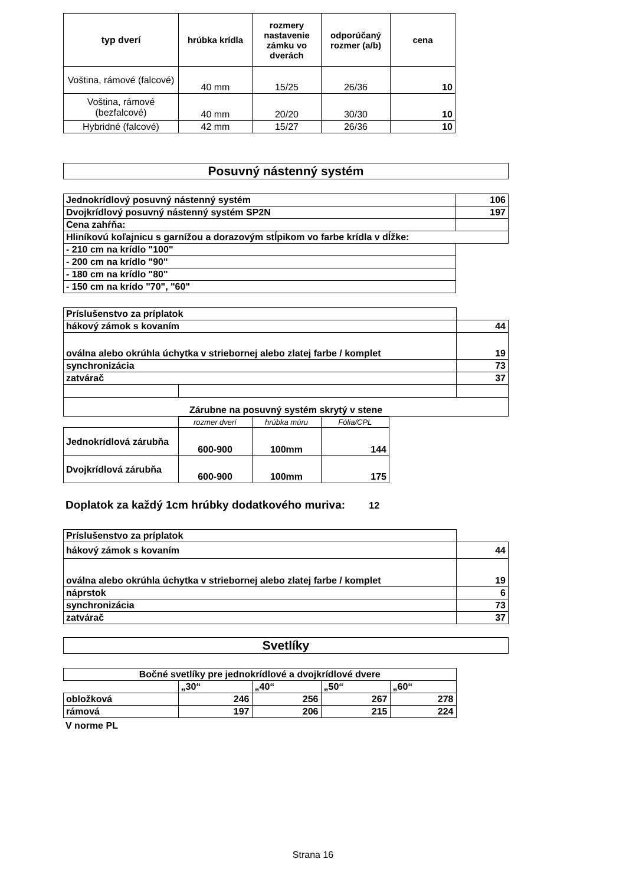| typ dverí | hrúbka krídla | rozmery nastavenie zámku vo dverách | odporúčaný rozmer (a/b) | cena |
| --- | --- | --- | --- | --- |
| Voština, rámové (falcové) | 40 mm | 15/25 | 26/36 | 10 |
| Voština, rámové (bezfalcové) | 40 mm | 20/20 | 30/30 | 10 |
| Hybridné (falcové) | 42 mm | 15/27 | 26/36 | 10 |
Posuvný nástenný systém
| Jednokrídlový posuvný nástenný systém | 106 |
| Dvojkrídlový posuvný nástenný systém SP2N | 197 |
| Cena zahŕňa: | |
| Hliníkovú koľajnicu s garnížou a dorazovým stĺpikom vo farbe krídla v dĺžke: | |
| - 210 cm na krídlo "100" | |
| - 200 cm na krídlo "90" | |
| - 180 cm na krídlo "80" | |
| - 150 cm na krído "70", "60" | |
| Príslušenstvo za príplatok | | |
| hákový zámok s kovaním | | 44 |
| oválna alebo okrúhla úchytka v striebornej alebo zlatej farbe / komplet | | 19 |
| synchronizácia | | 73 |
| zatvárač | | 37 |
| Zárubne na posuvný systém skrytý v stene | | |
| | rozmer dverí | hrúbka múru | Fólia/CPL |
| Jednokrídlová zárubňa | 600-900 | 100mm | 144 |
| Dvojkrídlová zárubňa | 600-900 | 100mm | 175 |
Doplatok za každý 1cm hrúbky dodatkového muriva: 12
| Príslušenstvo za príplatok | |
| hákový zámok s kovaním | 44 |
| oválna alebo okrúhla úchytka v striebornej alebo zlatej farbe / komplet | 19 |
| náprstok | 6 |
| synchronizácia | 73 |
| zatvárač | 37 |
Svetlíky
| Bočné svetlíky pre jednokrídlové a dvojkrídlové dvere | | | | | |
| | „30“ | „40“ | „50“ | „60“ | |
| obložková | 246 | 256 | 267 | 278 | |
| rámová | 197 | 206 | 215 | 224 | |
V norme PL
Strana 16